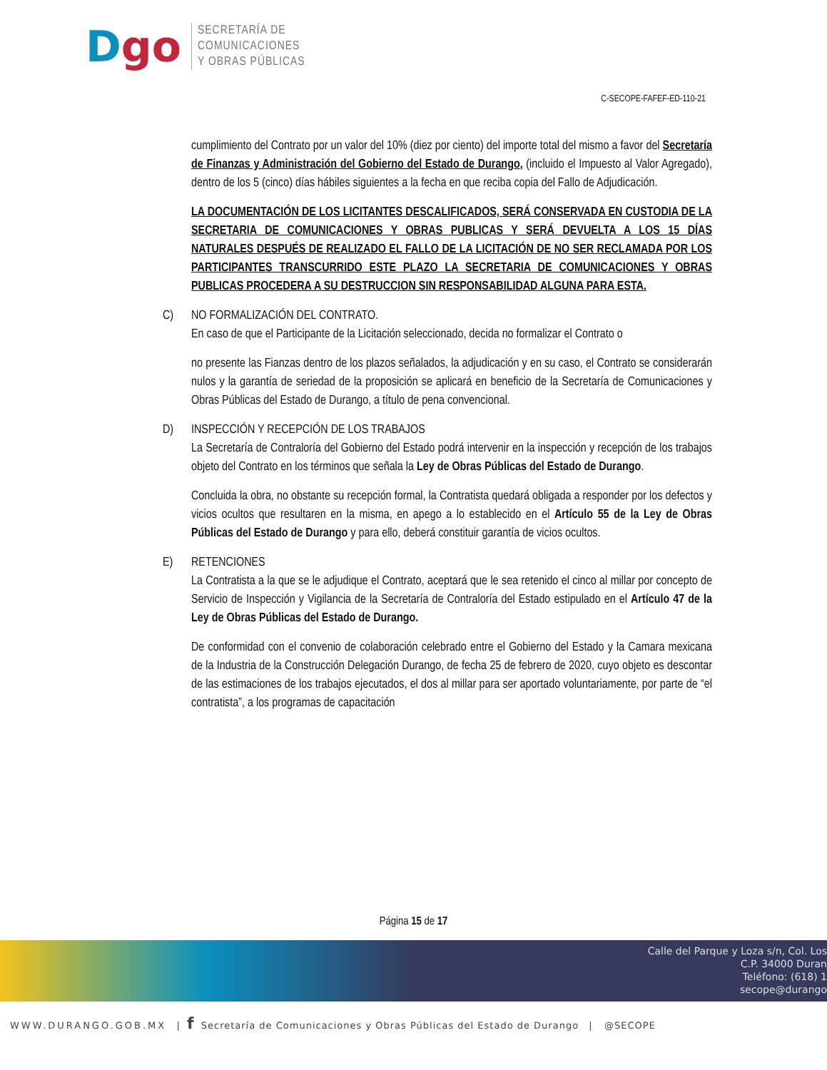Dgo
SECRETARÍA DE
COMUNICACIONES
Y OBRAS PÚBLICAS
C-SECOPE-FAFEF-ED-110-21
cumplimiento del Contrato por un valor del 10% (diez por ciento) del importe total del mismo a favor del Secretaría de Finanzas y Administración del Gobierno del Estado de Durango, (incluido el Impuesto al Valor Agregado), dentro de los 5 (cinco) días hábiles siguientes a la fecha en que reciba copia del Fallo de Adjudicación.
LA DOCUMENTACIÓN DE LOS LICITANTES DESCALIFICADOS, SERÁ CONSERVADA EN CUSTODIA DE LA SECRETARIA DE COMUNICACIONES Y OBRAS PUBLICAS Y SERÁ DEVUELTA A LOS 15 DÍAS NATURALES DESPUÉS DE REALIZADO EL FALLO DE LA LICITACIÓN DE NO SER RECLAMADA POR LOS PARTICIPANTES TRANSCURRIDO ESTE PLAZO LA SECRETARIA DE COMUNICACIONES Y OBRAS PUBLICAS PROCEDERA A SU DESTRUCCION SIN RESPONSABILIDAD ALGUNA PARA ESTA.
C) NO FORMALIZACIÓN DEL CONTRATO.
En caso de que el Participante de la Licitación seleccionado, decida no formalizar el Contrato o
no presente las Fianzas dentro de los plazos señalados, la adjudicación y en su caso, el Contrato se considerarán nulos y la garantía de seriedad de la proposición se aplicará en beneficio de la Secretaría de Comunicaciones y Obras Públicas del Estado de Durango, a título de pena convencional.
D) INSPECCIÓN Y RECEPCIÓN DE LOS TRABAJOS
La Secretaría de Contraloría del Gobierno del Estado podrá intervenir en la inspección y recepción de los trabajos objeto del Contrato en los términos que señala la Ley de Obras Públicas del Estado de Durango.
Concluida la obra, no obstante su recepción formal, la Contratista quedará obligada a responder por los defectos y vicios ocultos que resultaren en la misma, en apego a lo establecido en el Artículo 55 de la Ley de Obras Públicas del Estado de Durango y para ello, deberá constituir garantía de vicios ocultos.
E) RETENCIONES
La Contratista a la que se le adjudique el Contrato, aceptará que le sea retenido el cinco al millar por concepto de Servicio de Inspección y Vigilancia de la Secretaría de Contraloría del Estado estipulado en el Artículo 47 de la Ley de Obras Públicas del Estado de Durango.
De conformidad con el convenio de colaboración celebrado entre el Gobierno del Estado y la Camara mexicana de la Industria de la Construcción Delegación Durango, de fecha 25 de febrero de 2020, cuyo objeto es descontar de las estimaciones de los trabajos ejecutados, el dos al millar para ser aportado voluntariamente, por parte de “el contratista”, a los programas de capacitación
Página 15 de 17
Calle del Parque y Loza s/n, Col. Los
C.P. 34000 Duran
Teléfono: (618) 1
secope@durango
WWW.DURANGO.GOB.MX | f Secretaría de Comunicaciones y Obras Públicas del Estado de Durango | @SECOPE